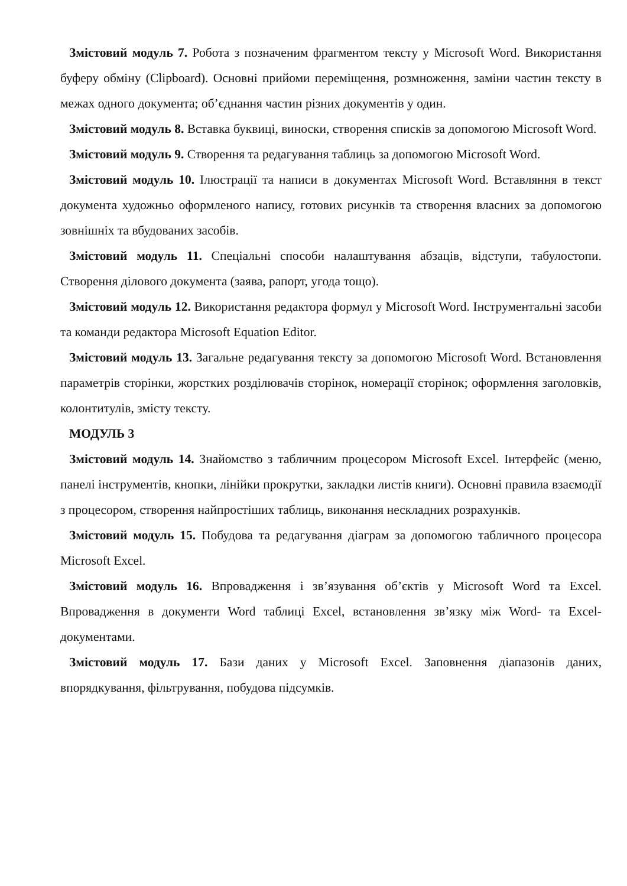Змістовий модуль 7. Робота з позначеним фрагментом тексту у Microsoft Word. Використання буферу обміну (Clipboard). Основні прийоми переміщення, розмноження, заміни частин тексту в межах одного документа; об’єднання частин різних документів у один.
Змістовий модуль 8. Вставка буквиці, виноски, створення списків за допомогою Microsoft Word.
Змістовий модуль 9. Створення та редагування таблиць за допомогою Microsoft Word.
Змістовий модуль 10. Ілюстрації та написи в документах Microsoft Word. Вставляння в текст документа художньо оформленого напису, готових рисунків та створення власних за допомогою зовнішніх та вбудованих засобів.
Змістовий модуль 11. Спеціальні способи налаштування абзаців, відступи, табулостопи. Створення ділового документа (заява, рапорт, угода тощо).
Змістовий модуль 12. Використання редактора формул у Microsoft Word. Інструментальні засоби та команди редактора Microsoft Equation Editor.
Змістовий модуль 13. Загальне редагування тексту за допомогою Microsoft Word. Встановлення параметрів сторінки, жорстких розділювачів сторінок, номерації сторінок; оформлення заголовків, колонтитулів, змісту тексту.
МОДУЛЬ 3
Змістовий модуль 14. Знайомство з табличним процесором Microsoft Excel. Інтерфейс (меню, панелі інструментів, кнопки, лінійки прокрутки, закладки листів книги). Основні правила взаємодії з процесором, створення найпростіших таблиць, виконання нескладних розрахунків.
Змістовий модуль 15. Побудова та редагування діаграм за допомогою табличного процесора Microsoft Excel.
Змістовий модуль 16. Впровадження і зв’язування об’єктів у Microsoft Word та Excel. Впровадження в документи Word таблиці Excel, встановлення зв’язку між Word- та Excel- документами.
Змістовий модуль 17. Бази даних у Microsoft Excel. Заповнення діапазонів даних, впорядкування, фільтрування, побудова підсумків.